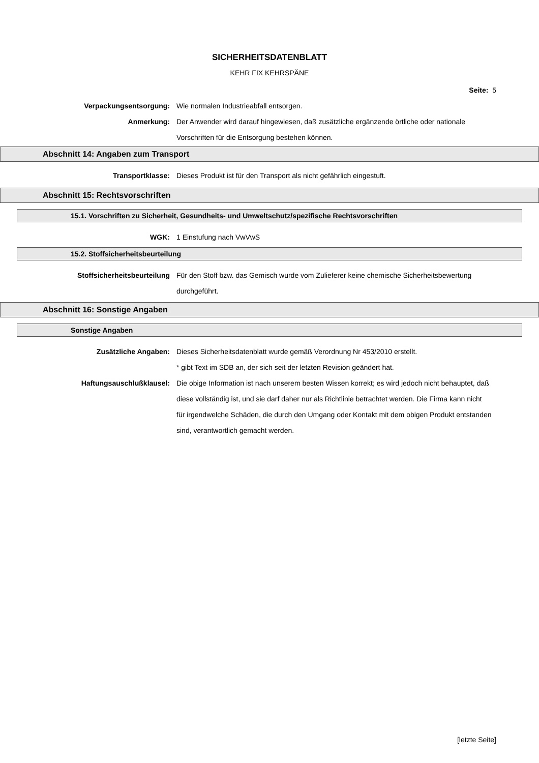SICHERHEITSDATENBLATT
KEHR FIX KEHRSPÄNE
Seite: 5
Verpackungsentsorgung: Wie normalen Industrieabfall entsorgen.
Anmerkung: Der Anwender wird darauf hingewiesen, daß zusätzliche ergänzende örtliche oder nationale Vorschriften für die Entsorgung bestehen können.
Abschnitt 14: Angaben zum Transport
Transportklasse: Dieses Produkt ist für den Transport als nicht gefährlich eingestuft.
Abschnitt 15: Rechtsvorschriften
15.1. Vorschriften zu Sicherheit, Gesundheits- und Umweltschutz/spezifische Rechtsvorschriften
WGK: 1 Einstufung nach VwVwS
15.2. Stoffsicherheitsbeurteilung
Stoffsicherheitsbeurteilung Für den Stoff bzw. das Gemisch wurde vom Zulieferer keine chemische Sicherheitsbewertung durchgeführt.
Abschnitt 16: Sonstige Angaben
Sonstige Angaben
Zusätzliche Angaben: Dieses Sicherheitsdatenblatt wurde gemäß Verordnung Nr 453/2010 erstellt.
* gibt Text im SDB an, der sich seit der letzten Revision geändert hat.
Haftungsauschlußklausel: Die obige Information ist nach unserem besten Wissen korrekt; es wird jedoch nicht behauptet, daß diese vollständig ist, und sie darf daher nur als Richtlinie betrachtet werden. Die Firma kann nicht für irgendwelche Schäden, die durch den Umgang oder Kontakt mit dem obigen Produkt entstanden sind, verantwortlich gemacht werden.
[letzte Seite]